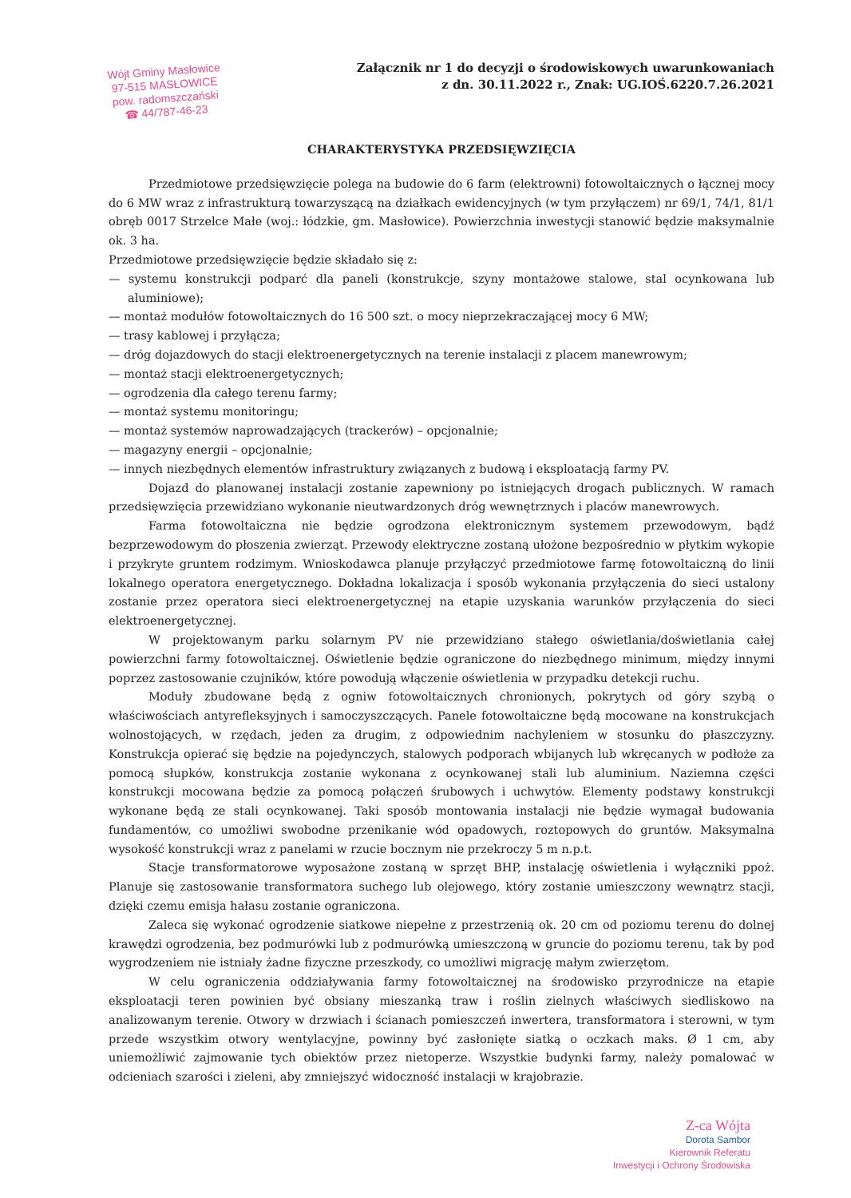Wójt Gminy Masłowice
97-515 MASŁOWICE
pow. radomszczański
☎ 44/787-46-23
Załącznik nr 1 do decyzji o środowiskowych uwarunkowaniach
z dn. 30.11.2022 r., Znak: UG.IOŚ.6220.7.26.2021
CHARAKTERYSTYKA PRZEDSIĘWZIĘCIA
Przedmiotowe przedsięwzięcie polega na budowie do 6 farm (elektrowni) fotowoltaicznych o łącznej mocy do 6 MW wraz z infrastrukturą towarzyszącą na działkach ewidencyjnych (w tym przyłączem) nr 69/1, 74/1, 81/1 obręb 0017 Strzelce Małe (woj.: łódzkie, gm. Masłowice). Powierzchnia inwestycji stanowić będzie maksymalnie ok. 3 ha.
Przedmiotowe przedsięwzięcie będzie składało się z:
— systemu konstrukcji podparć dla paneli (konstrukcje, szyny montażowe stalowe, stal ocynkowana lub aluminiowe);
— montaż modułów fotowoltaicznych do 16 500 szt. o mocy nieprzekraczającej mocy 6 MW;
— trasy kablowej i przyłącza;
— dróg dojazdowych do stacji elektroenergetycznych na terenie instalacji z placem manewrowym;
— montaż stacji elektroenergetycznych;
— ogrodzenia dla całego terenu farmy;
— montaż systemu monitoringu;
— montaż systemów naprowadzających (trackerów) – opcjonalnie;
— magazyny energii – opcjonalnie;
— innych niezbędnych elementów infrastruktury związanych z budową i eksploatacją farmy PV.
Dojazd do planowanej instalacji zostanie zapewniony po istniejących drogach publicznych. W ramach przedsięwzięcia przewidziano wykonanie nieutwardzonych dróg wewnętrznych i placów manewrowych.
Farma fotowoltaiczna nie będzie ogrodzona elektronicznym systemem przewodowym, bądź bezprzewodowym do płoszenia zwierząt. Przewody elektryczne zostaną ułożone bezpośrednio w płytkim wykopie i przykryte gruntem rodzimym. Wnioskodawca planuje przyłączyć przedmiotowe farmę fotowoltaiczną do linii lokalnego operatora energetycznego. Dokładna lokalizacja i sposób wykonania przyłączenia do sieci ustalony zostanie przez operatora sieci elektroenergetycznej na etapie uzyskania warunków przyłączenia do sieci elektroenergetycznej.
W projektowanym parku solarnym PV nie przewidziano stałego oświetlania/doświetlania całej powierzchni farmy fotowoltaicznej. Oświetlenie będzie ograniczone do niezbędnego minimum, między innymi poprzez zastosowanie czujników, które powodują włączenie oświetlenia w przypadku detekcji ruchu.
Moduły zbudowane będą z ogniw fotowoltaicznych chronionych, pokrytych od góry szybą o właściwościach antyrefleksyjnych i samoczyszczących. Panele fotowoltaiczne będą mocowane na konstrukcjach wolnostojących, w rzędach, jeden za drugim, z odpowiednim nachyleniem w stosunku do płaszczyzny. Konstrukcja opierać się będzie na pojedynczych, stalowych podporach wbijanych lub wkręcanych w podłoże za pomocą słupków, konstrukcja zostanie wykonana z ocynkowanej stali lub aluminium. Naziemna części konstrukcji mocowana będzie za pomocą połączeń śrubowych i uchwytów. Elementy podstawy konstrukcji wykonane będą ze stali ocynkowanej. Taki sposób montowania instalacji nie będzie wymagał budowania fundamentów, co umożliwi swobodne przenikanie wód opadowych, roztopowych do gruntów. Maksymalna wysokość konstrukcji wraz z panelami w rzucie bocznym nie przekroczy 5 m n.p.t.
Stacje transformatorowe wyposażone zostaną w sprzęt BHP, instalację oświetlenia i wyłączniki ppoż. Planuje się zastosowanie transformatora suchego lub olejowego, który zostanie umieszczony wewnątrz stacji, dzięki czemu emisja hałasu zostanie ograniczona.
Zaleca się wykonać ogrodzenie siatkowe niepełne z przestrzenią ok. 20 cm od poziomu terenu do dolnej krawędzi ogrodzenia, bez podmurówki lub z podmurówką umieszczoną w gruncie do poziomu terenu, tak by pod wygrodzeniem nie istniały żadne fizyczne przeszkody, co umożliwi migrację małym zwierzętom.
W celu ograniczenia oddziaływania farmy fotowoltaicznej na środowisko przyrodnicze na etapie eksploatacji teren powinien być obsiany mieszanką traw i roślin zielnych właściwych siedliskowo na analizowanym terenie. Otwory w drzwiach i ścianach pomieszczeń inwertera, transformatora i sterowni, w tym przede wszystkim otwory wentylacyjne, powinny być zasłonięte siatką o oczkach maks. Ø 1 cm, aby uniemożliwić zajmowanie tych obiektów przez nietoperze. Wszystkie budynki farmy, należy pomalować w odcieniach szarości i zieleni, aby zmniejszyć widoczność instalacji w krajobrazie.
Z-ca Wójta
Dorota Sambor
Kierownik Referatu
Inwestycji i Ochrony Środowiska